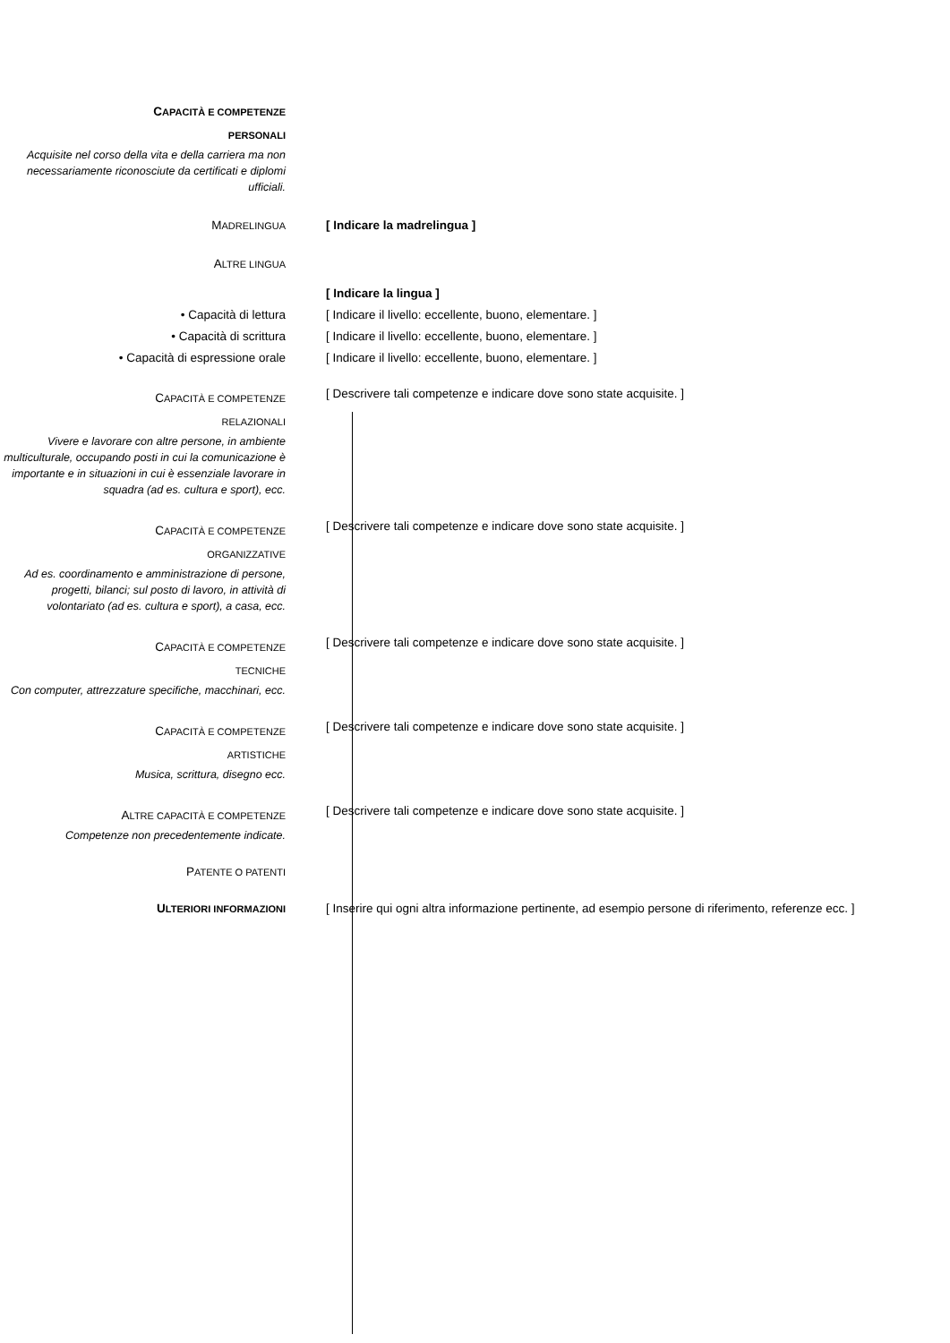CAPACITÀ E COMPETENZE
PERSONALI
Acquisite nel corso della vita e della carriera ma non necessariamente riconosciute da certificati e diplomi ufficiali.
MADRELINGUA
[ Indicare la madrelingua ]
ALTRE LINGUA
• Capacità di lettura
• Capacità di scrittura
• Capacità di espressione orale
[ Indicare la lingua ]
[ Indicare il livello: eccellente, buono, elementare. ]
[ Indicare il livello: eccellente, buono, elementare. ]
[ Indicare il livello: eccellente, buono, elementare. ]
CAPACITÀ E COMPETENZE
RELAZIONALI
Vivere e lavorare con altre persone, in ambiente multiculturale, occupando posti in cui la comunicazione è importante e in situazioni in cui è essenziale lavorare in squadra (ad es. cultura e sport), ecc.
[ Descrivere tali competenze e indicare dove sono state acquisite. ]
CAPACITÀ E COMPETENZE
ORGANIZZATIVE
Ad es. coordinamento e amministrazione di persone, progetti, bilanci; sul posto di lavoro, in attività di volontariato (ad es. cultura e sport), a casa, ecc.
[ Descrivere tali competenze e indicare dove sono state acquisite. ]
CAPACITÀ E COMPETENZE
TECNICHE
Con computer, attrezzature specifiche, macchinari, ecc.
[ Descrivere tali competenze e indicare dove sono state acquisite. ]
CAPACITÀ E COMPETENZE
ARTISTICHE
Musica, scrittura, disegno ecc.
[ Descrivere tali competenze e indicare dove sono state acquisite. ]
ALTRE CAPACITÀ E COMPETENZE
Competenze non precedentemente indicate.
[ Descrivere tali competenze e indicare dove sono state acquisite. ]
PATENTE O PATENTI
ULTERIORI INFORMAZIONI
[ Inserire qui ogni altra informazione pertinente, ad esempio persone di riferimento, referenze ecc. ]